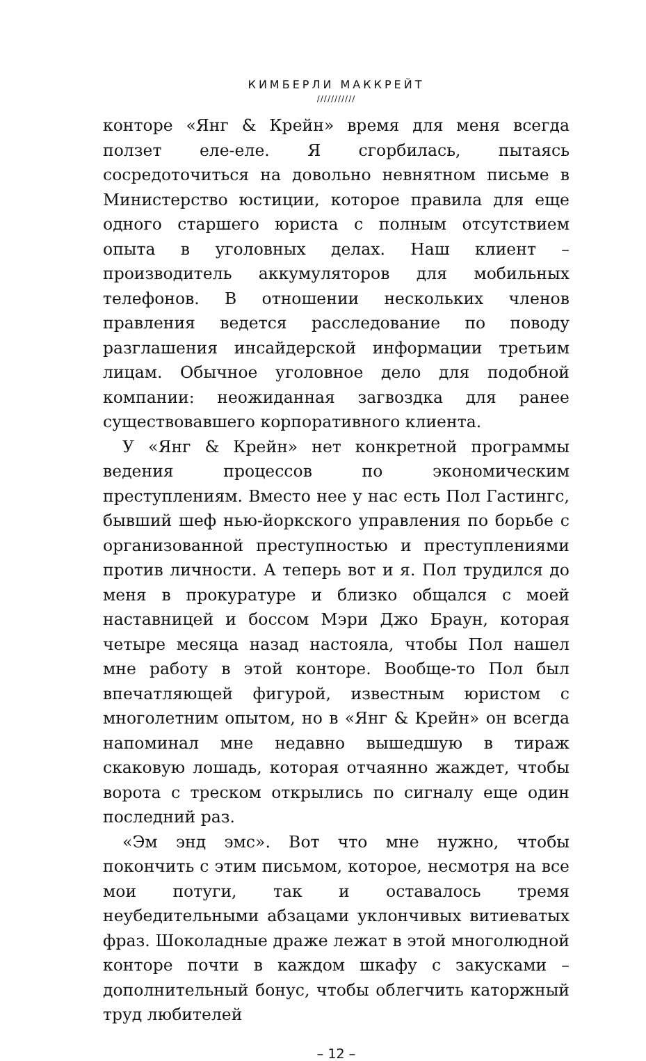КИМБЕРЛИ МАККРЕЙТ
///////////
конторе «Янг & Крейн» время для меня всегда ползет еле-еле. Я сгорбилась, пытаясь сосредоточиться на довольно невнятном письме в Министерство юстиции, которое правила для еще одного старшего юриста с полным отсутствием опыта в уголовных делах. Наш клиент – производитель аккумуляторов для мобильных телефонов. В отношении нескольких членов правления ведется расследование по поводу разглашения инсайдерской информации третьим лицам. Обычное уголовное дело для подобной компании: неожиданная загвоздка для ранее существовавшего корпоративного клиента.
У «Янг & Крейн» нет конкретной программы ведения процессов по экономическим преступлениям. Вместо нее у нас есть Пол Гастингс, бывший шеф нью-йоркского управления по борьбе с организованной преступностью и преступлениями против личности. А теперь вот и я. Пол трудился до меня в прокуратуре и близко общался с моей наставницей и боссом Мэри Джо Браун, которая четыре месяца назад настояла, чтобы Пол нашел мне работу в этой конторе. Вообще-то Пол был впечатляющей фигурой, известным юристом с многолетним опытом, но в «Янг & Крейн» он всегда напоминал мне недавно вышедшую в тираж скаковую лошадь, которая отчаянно жаждет, чтобы ворота с треском открылись по сигналу еще один последний раз.
«Эм энд эмс». Вот что мне нужно, чтобы покончить с этим письмом, которое, несмотря на все мои потуги, так и оставалось тремя неубедительными абзацами уклончивых витиеватых фраз. Шоколадные драже лежат в этой многолюдной конторе почти в каждом шкафу с закусками – дополнительный бонус, чтобы облегчить каторжный труд любителей
– 12 –